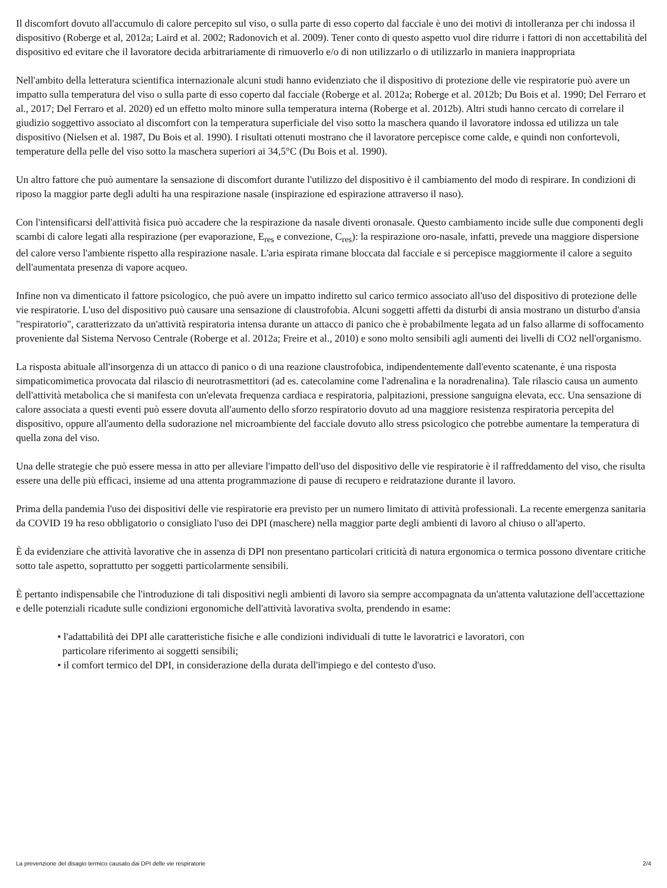Il discomfort dovuto all'accumulo di calore percepito sul viso, o sulla parte di esso coperto dal facciale è uno dei motivi di intolleranza per chi indossa il dispositivo (Roberge et al, 2012a; Laird et al. 2002; Radonovich et al. 2009). Tener conto di questo aspetto vuol dire ridurre i fattori di non accettabilità del dispositivo ed evitare che il lavoratore decida arbitrariamente di rimuoverlo e/o di non utilizzarlo o di utilizzarlo in maniera inappropriata
Nell'ambito della letteratura scientifica internazionale alcuni studi hanno evidenziato che il dispositivo di protezione delle vie respiratorie può avere un impatto sulla temperatura del viso o sulla parte di esso coperto dal facciale (Roberge et al. 2012a; Roberge et al. 2012b; Du Bois et al. 1990; Del Ferraro et al., 2017; Del Ferraro et al. 2020) ed un effetto molto minore sulla temperatura interna (Roberge et al. 2012b). Altri studi hanno cercato di correlare il giudizio soggettivo associato al discomfort con la temperatura superficiale del viso sotto la maschera quando il lavoratore indossa ed utilizza un tale dispositivo (Nielsen et al. 1987, Du Bois et al. 1990). I risultati ottenuti mostrano che il lavoratore percepisce come calde, e quindi non confortevoli, temperature della pelle del viso sotto la maschera superiori ai 34,5°C (Du Bois et al. 1990).
Un altro fattore che può aumentare la sensazione di discomfort durante l'utilizzo del dispositivo è il cambiamento del modo di respirare. In condizioni di riposo la maggior parte degli adulti ha una respirazione nasale (inspirazione ed espirazione attraverso il naso).
Con l'intensificarsi dell'attività fisica può accadere che la respirazione da nasale diventi oronasale. Questo cambiamento incide sulle due componenti degli scambi di calore legati alla respirazione (per evaporazione, E<sub>res</sub> e convezione, C<sub>res</sub>): la respirazione oro-nasale, infatti, prevede una maggiore dispersione del calore verso l'ambiente rispetto alla respirazione nasale. L'aria espirata rimane bloccata dal facciale e si percepisce maggiormente il calore a seguito dell'aumentata presenza di vapore acqueo.
Infine non va dimenticato il fattore psicologico, che può avere un impatto indiretto sul carico termico associato all'uso del dispositivo di protezione delle vie respiratorie. L'uso del dispositivo può causare una sensazione di claustrofobia. Alcuni soggetti affetti da disturbi di ansia mostrano un disturbo d'ansia "respiratorio", caratterizzato da un'attività respiratoria intensa durante un attacco di panico che è probabilmente legata ad un falso allarme di soffocamento proveniente dal Sistema Nervoso Centrale (Roberge et al. 2012a; Freire et al., 2010) e sono molto sensibili agli aumenti dei livelli di CO2 nell'organismo.
La risposta abituale all'insorgenza di un attacco di panico o di una reazione claustrofobica, indipendentemente dall'evento scatenante, è una risposta simpaticomimetica provocata dal rilascio di neurotrasmettitori (ad es. catecolamine come l'adrenalina e la noradrenalina). Tale rilascio causa un aumento dell'attività metabolica che si manifesta con un'elevata frequenza cardiaca e respiratoria, palpitazioni, pressione sanguigna elevata, ecc. Una sensazione di calore associata a questi eventi può essere dovuta all'aumento dello sforzo respiratorio dovuto ad una maggiore resistenza respiratoria percepita del dispositivo, oppure all'aumento della sudorazione nel microambiente del facciale dovuto allo stress psicologico che potrebbe aumentare la temperatura di quella zona del viso.
Una delle strategie che può essere messa in atto per alleviare l'impatto dell'uso del dispositivo delle vie respiratorie è il raffreddamento del viso, che risulta essere una delle più efficaci, insieme ad una attenta programmazione di pause di recupero e reidratazione durante il lavoro.
Prima della pandemia l'uso dei dispositivi delle vie respiratorie era previsto per un numero limitato di attività professionali. La recente emergenza sanitaria da COVID 19 ha reso obbligatorio o consigliato l'uso dei DPI (maschere) nella maggior parte degli ambienti di lavoro al chiuso o all'aperto.
È da evidenziare che attività lavorative che in assenza di DPI non presentano particolari criticità di natura ergonomica o termica possono diventare critiche sotto tale aspetto, soprattutto per soggetti particolarmente sensibili.
È pertanto indispensabile che l'introduzione di tali dispositivi negli ambienti di lavoro sia sempre accompagnata da un'attenta valutazione dell'accettazione e delle potenziali ricadute sulle condizioni ergonomiche dell'attività lavorativa svolta, prendendo in esame:
• l'adattabilità dei DPI alle caratteristiche fisiche e alle condizioni individuali di tutte le lavoratrici e lavoratori, con
particolare riferimento ai soggetti sensibili;
• il comfort termico del DPI, in considerazione della durata dell'impiego e del contesto d'uso.
La prevenzione del disagio termico causato dai DPI delle vie respiratorie 2/4